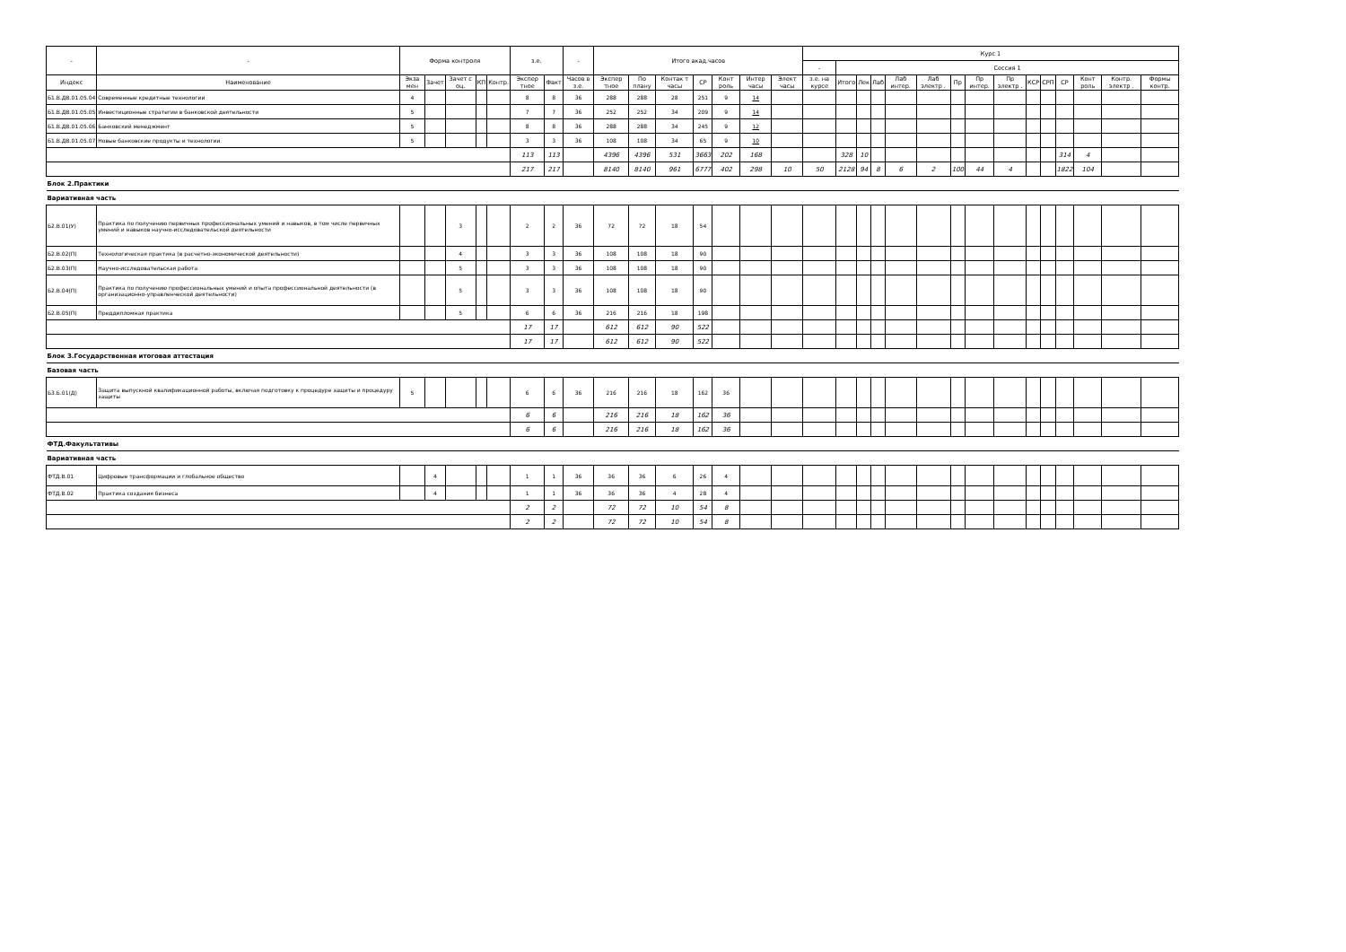| - | - | Форма контроля | | | | | з.е. | | - | Итого акад.часов | | | | | | | Курс 1 | | | | | | | | | | | | | | |
| --- | --- | --- | --- | --- | --- | --- | --- | --- | --- | --- | --- | --- | --- | --- | --- | --- | --- | --- | --- | --- | --- | --- | --- | --- | --- | --- | --- | --- | --- | --- | --- |
| | | | | | | | | | | | | | | | | | - | Сессия 1 | | | | | | | | | | | | | |
| Индекс | Наименование | Экза мен | Зачет | Зачет с оц. | КП | Контр. | Экспер тное | Факт | Часов в з.е. | Экспер тное | По плану | Контак т часы | СР | Конт роль | Интер часы | Элект часы | з.е. на курсе | Итого | Лек | Лаб | Лаб интер. | Лаб электр . | Пр | Пр интер. | Пр электр . | КСР | СРП | СР | Конт роль | Контр. электр . | Формы контр. |
| Б1.В.ДВ.01.05.04 | Современные кредитные технологии | 4 | | | | | 8 | 8 | 36 | 288 | 288 | 28 | 251 | 9 | 14 | | | | | | | | | | | | | | | | |
| Б1.В.ДВ.01.05.05 | Инвестиционные стратегии в банковской деятельности | 5 | | | | | 7 | 7 | 36 | 252 | 252 | 34 | 209 | 9 | 14 | | | | | | | | | | | | | | | | |
| Б1.В.ДВ.01.05.06 | Банковский менеджмент | 5 | | | | | 8 | 8 | 36 | 288 | 288 | 34 | 245 | 9 | 12 | | | | | | | | | | | | | | | | |
| Б1.В.ДВ.01.05.07 | Новые банковские продукты и технологии | 5 | | | | | 3 | 3 | 36 | 108 | 108 | 34 | 65 | 9 | 10 | | | | | | | | | | | | | | | | |
| | | | | | | | 113 | 113 | | 4396 | 4396 | 531 | 3663 | 202 | 168 | | | 328 | 10 | | | | | | | | | 314 | 4 | | |
| | | | | | | | 217 | 217 | | 8140 | 8140 | 961 | 6777 | 402 | 298 | 10 | 50 | 2128 | 94 | 8 | 6 | 2 | 100 | 44 | 4 | | | 1822 | 104 | | |
| Блок 2.Практики | | | | | | | | | | | | | | | | | | | | | | | | | | | | | | | |
| Вариативная часть | | | | | | | | | | | | | | | | | | | | | | | | | | | | | | | |
| Б2.В.01(У) | Практика по получению первичных профессиональных умений и навыков, в том числе первичных умений и навыков научно-исследовательской деятельности | | | 3 | | | 2 | 2 | 36 | 72 | 72 | 18 | 54 | | | | | | | | | | | | | | | | | | |
| Б2.В.02(П) | Технологическая практика (в расчетно-экономической деятельности) | | | 4 | | | 3 | 3 | 36 | 108 | 108 | 18 | 90 | | | | | | | | | | | | | | | | | | |
| Б2.В.03(П) | Научно-исследовательская работа | | | 5 | | | 3 | 3 | 36 | 108 | 108 | 18 | 90 | | | | | | | | | | | | | | | | | | |
| Б2.В.04(П) | Практика по получению профессиональных умений и опыта профессиональной деятельности (в организационно-управленческой деятельности) | | | 5 | | | 3 | 3 | 36 | 108 | 108 | 18 | 90 | | | | | | | | | | | | | | | | | | |
| Б2.В.05(П) | Преддипломная практика | | | 5 | | | 6 | 6 | 36 | 216 | 216 | 18 | 198 | | | | | | | | | | | | | | | | | | |
| | | | | | | | 17 | 17 | | 612 | 612 | 90 | 522 | | | | | | | | | | | | | | | | | | |
| | | | | | | | 17 | 17 | | 612 | 612 | 90 | 522 | | | | | | | | | | | | | | | | | | |
| Блок 3.Государственная итоговая аттестация | | | | | | | | | | | | | | | | | | | | | | | | | | | | | | | |
| Базовая часть | | | | | | | | | | | | | | | | | | | | | | | | | | | | | | | |
| Б3.Б.01(Д) | Защита выпускной квалификационной работы, включая подготовку к процедуре защиты и процедуру защиты | 5 | | | | | 6 | 6 | 36 | 216 | 216 | 18 | 162 | 36 | | | | | | | | | | | | | | | | | |
| | | | | | | | 6 | 6 | | 216 | 216 | 18 | 162 | 36 | | | | | | | | | | | | | | | | | |
| | | | | | | | 6 | 6 | | 216 | 216 | 18 | 162 | 36 | | | | | | | | | | | | | | | | | |
| ФТД.Факультативы | | | | | | | | | | | | | | | | | | | | | | | | | | | | | | | |
| Вариативная часть | | | | | | | | | | | | | | | | | | | | | | | | | | | | | | | |
| ФТД.В.01 | Цифровые трансформации и глобальное общество | | 4 | | | | 1 | 1 | 36 | 36 | 36 | 6 | 26 | 4 | | | | | | | | | | | | | | | | | |
| ФТД.В.02 | Практика создания бизнеса | | 4 | | | | 1 | 1 | 36 | 36 | 36 | 4 | 28 | 4 | | | | | | | | | | | | | | | | | |
| | | | | | | | 2 | 2 | | 72 | 72 | 10 | 54 | 8 | | | | | | | | | | | | | | | | | |
| | | | | | | | 2 | 2 | | 72 | 72 | 10 | 54 | 8 | | | | | | | | | | | | | | | | | |